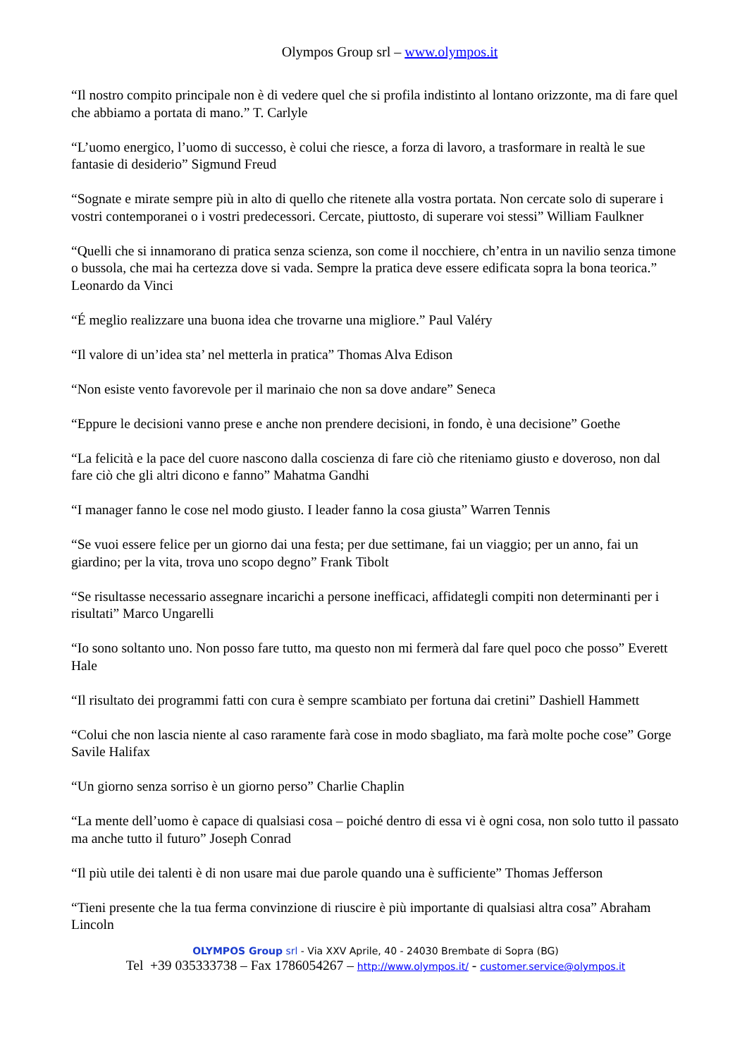Olympos Group srl – www.olympos.it
“Il nostro compito principale non è di vedere quel che si profila indistinto al lontano orizzonte, ma di fare quel che abbiamo a portata di mano.” T. Carlyle
“L’uomo energico, l’uomo di successo, è colui che riesce, a forza di lavoro, a trasformare in realtà le sue fantasie di desiderio” Sigmund Freud
“Sognate e mirate sempre più in alto di quello che ritenete alla vostra portata. Non cercate solo di superare i vostri contemporanei o i vostri predecessori. Cercate, piuttosto, di superare voi stessi” William Faulkner
“Quelli che si innamorano di pratica senza scienza, son come il nocchiere, ch’entra in un navilio senza timone o bussola, che mai ha certezza dove si vada. Sempre la pratica deve essere edificata sopra la bona teorica.” Leonardo da Vinci
“É meglio realizzare una buona idea che trovarne una migliore.” Paul Valéry
“Il valore di un’idea sta’ nel metterla in pratica” Thomas Alva Edison
“Non esiste vento favorevole per il marinaio che non sa dove andare” Seneca
“Eppure le decisioni vanno prese e anche non prendere decisioni, in fondo, è una decisione” Goethe
“La felicità e la pace del cuore nascono dalla coscienza di fare ciò che riteniamo giusto e doveroso, non dal fare ciò che gli altri dicono e fanno” Mahatma Gandhi
“I manager fanno le cose nel modo giusto. I leader fanno la cosa giusta” Warren Tennis
“Se vuoi essere felice per un giorno dai una festa; per due settimane, fai un viaggio; per un anno, fai un giardino; per la vita, trova uno scopo degno” Frank Tibolt
“Se risultasse necessario assegnare incarichi a persone inefficaci, affidategli compiti non determinanti per i risultati” Marco Ungarelli
“Io sono soltanto uno. Non posso fare tutto, ma questo non mi fermerà dal fare quel poco che posso” Everett Hale
“Il risultato dei programmi fatti con cura è sempre scambiato per fortuna dai cretini” Dashiell Hammett
“Colui che non lascia niente al caso raramente farà cose in modo sbagliato, ma farà molte poche cose” Gorge Savile Halifax
“Un giorno senza sorriso è un giorno perso” Charlie Chaplin
“La mente dell’uomo è capace di qualsiasi cosa – poiché dentro di essa vi è ogni cosa, non solo tutto il passato ma anche tutto il futuro” Joseph Conrad
“Il più utile dei talenti è di non usare mai due parole quando una è sufficiente” Thomas Jefferson
“Tieni presente che la tua ferma convinzione di riuscire è più importante di qualsiasi altra cosa” Abraham Lincoln
OLYMPOS Group srl - Via XXV Aprile, 40 - 24030 Brembate di Sopra (BG)
Tel +39 035333738 – Fax 1786054267 – http://www.olympos.it/ - customer.service@olympos.it